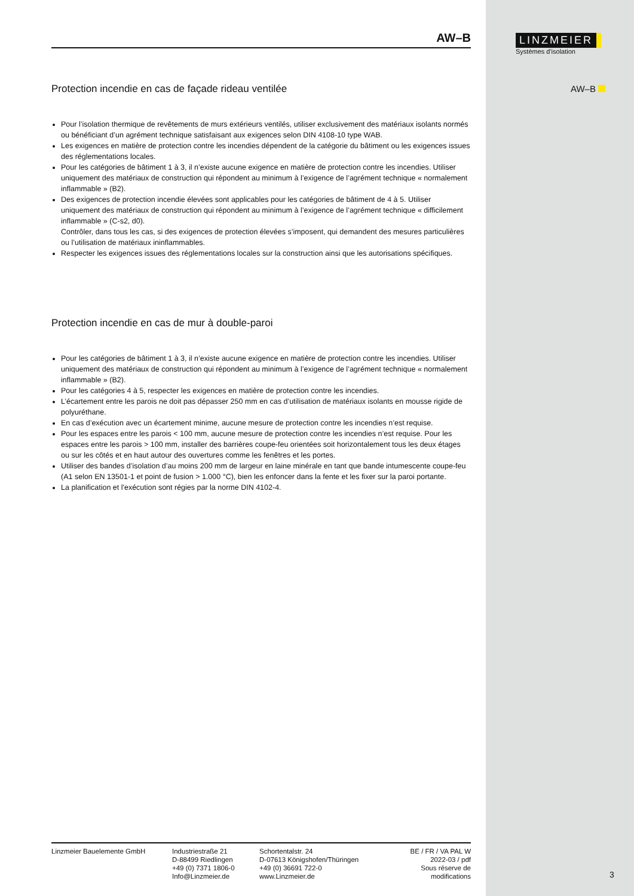LINZMEIER
Systèmes d'isolation
AW–B
3
AW–B
Protection incendie en cas de façade rideau ventilée
Pour l’isolation thermique de revêtements de murs extérieurs ventilés, utiliser exclusivement des matériaux isolants normés ou bénéficiant d’un agrément technique satisfaisant aux exigences selon DIN 4108-10 type WAB.
Les exigences en matière de protection contre les incendies dépendent de la catégorie du bâtiment ou les exigences issues des réglementations locales.
Pour les catégories de bâtiment 1 à 3, il n’existe aucune exigence en matière de protection contre les incendies. Utiliser uniquement des matériaux de construction qui répondent au minimum à l’exigence de l’agrément technique « normalement inflammable » (B2).
Des exigences de protection incendie élevées sont applicables pour les catégories de bâtiment de 4 à 5. Utiliser uniquement des matériaux de construction qui répondent au minimum à l’exigence de l’agrément technique « difficilement inflammable » (C-s2, d0).
Contrôler, dans tous les cas, si des exigences de protection élevées s’imposent, qui demandent des mesures particulières ou l’utilisation de matériaux ininflammables.
Respecter les exigences issues des réglementations locales sur la construction ainsi que les autorisations spécifiques.
Protection incendie en cas de mur à double-paroi
Pour les catégories de bâtiment 1 à 3, il n’existe aucune exigence en matière de protection contre les incendies. Utiliser uniquement des matériaux de construction qui répondent au minimum à l’exigence de l’agrément technique « normalement inflammable » (B2).
Pour les catégories 4 à 5, respecter les exigences en matière de protection contre les incendies.
L’écartement entre les parois ne doit pas dépasser 250 mm en cas d’utilisation de matériaux isolants en mousse rigide de polyuréthane.
En cas d’exécution avec un écartement minime, aucune mesure de protection contre les incendies n’est requise.
Pour les espaces entre les parois < 100 mm, aucune mesure de protection contre les incendies n’est requise. Pour les espaces entre les parois > 100 mm, installer des barrières coupe-feu orientées soit horizontalement tous les deux étages ou sur les côtés et en haut autour des ouvertures comme les fenêtres et les portes.
Utiliser des bandes d’isolation d’au moins 200 mm de largeur en laine minérale en tant que bande intumescente coupe-feu (A1 selon EN 13501-1 et point de fusion > 1.000 °C), bien les enfoncer dans la fente et les fixer sur la paroi portante.
La planification et l'exécution sont régies par la norme DIN 4102-4.
Linzmeier Bauelemente GmbH Industriestraße 21
D-88499 Riedlingen
+49 (0) 7371 1806-0
Info@Linzmeier.de
Schortentalstr. 24
D-07613 Königshofen/Thüringen
+49 (0) 36691 722-0
www.Linzmeier.de
BE / FR / VA PAL W
2022-03 / pdf
Sous réserve de modifications